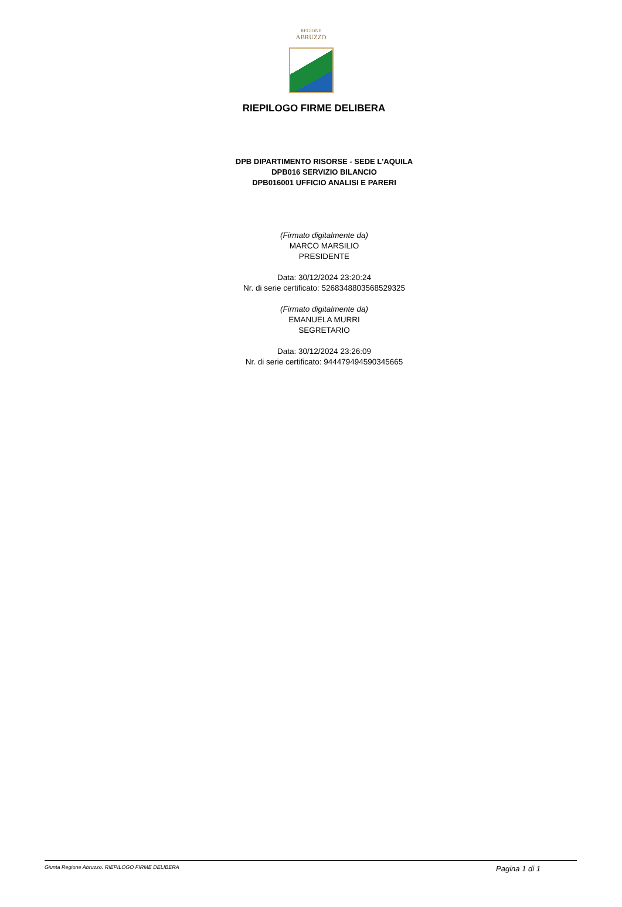REGIONE
ABRUZZO
RIEPILOGO FIRME DELIBERA
DPB DIPARTIMENTO RISORSE - SEDE L'AQUILA
DPB016 SERVIZIO BILANCIO
DPB016001 UFFICIO ANALISI E PARERI
(Firmato digitalmente da)
MARCO MARSILIO
PRESIDENTE
Data: 30/12/2024 23:20:24
Nr. di serie certificato: 5268348803568529325
(Firmato digitalmente da)
EMANUELA MURRI
SEGRETARIO
Data: 30/12/2024 23:26:09
Nr. di serie certificato: 944479494590345665
Giunta Regione Abruzzo. RIEPILOGO FIRME DELIBERA Pagina 1 di 1